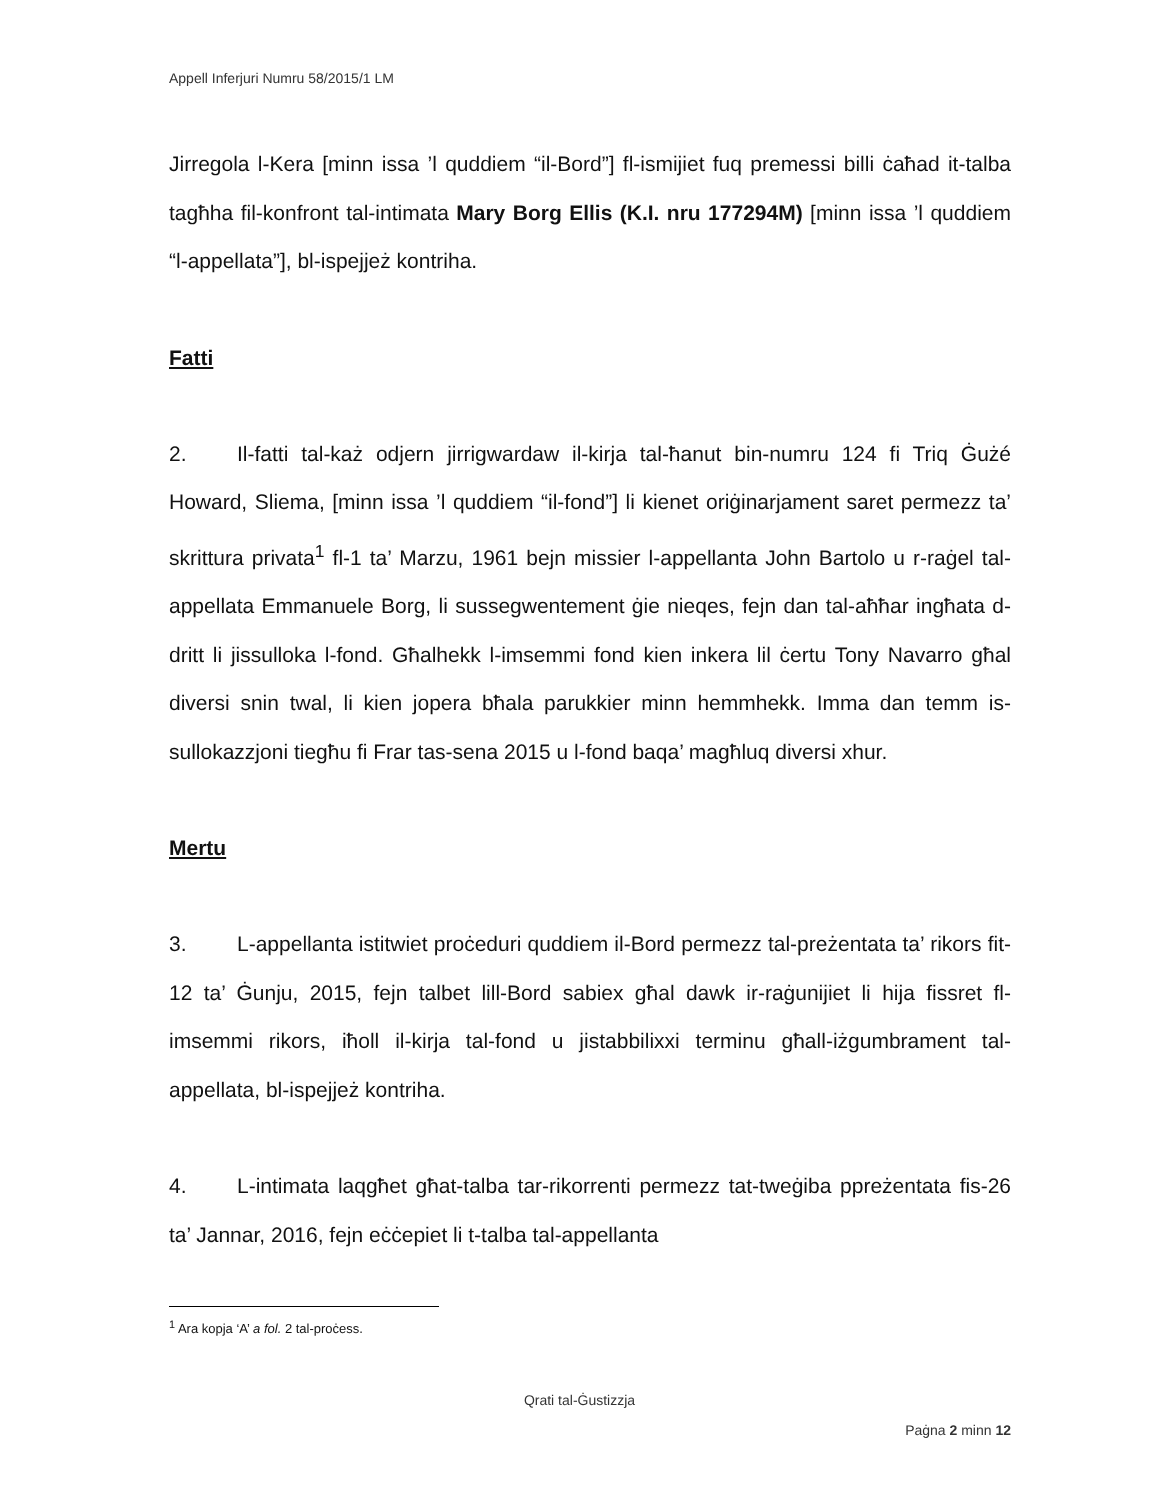Appell Inferjuri Numru 58/2015/1 LM
Jirregola l-Kera [minn issa ’l quddiem “il-Bord”] fl-ismijiet fuq premessi billi ċaħad it-talba tagħha fil-konfront tal-intimata Mary Borg Ellis (K.I. nru 177294M) [minn issa ’l quddiem “l-appellata”], bl-ispejjeż kontriha.
Fatti
2. Il-fatti tal-każ odjern jirrigwardaw il-kirja tal-ħanut bin-numru 124 fi Triq Ġużé Howard, Sliema, [minn issa ’l quddiem “il-fond”] li kienet oriġinarjament saret permezz ta’ skrittura privata<sup>1</sup> fl-1 ta’ Marzu, 1961 bejn missier l-appellanta John Bartolo u r-raġel tal-appellata Emmanuele Borg, li sussegwentement ġie nieqes, fejn dan tal-aħħar ingħata d-dritt li jissulloka l-fond. Għalhekk l-imsemmi fond kien inkera lil ċertu Tony Navarro għal diversi snin twal, li kien jopera bħala parukkier minn hemmhekk. Imma dan temm is-sullokazzjoni tiegħu fi Frar tas-sena 2015 u l-fond baqa’ magħluq diversi xhur.
Mertu
3. L-appellanta istitwiet proċeduri quddiem il-Bord permezz tal-preżentata ta’ rikors fit-12 ta’ Ġunju, 2015, fejn talbet lill-Bord sabiex għal dawk ir-raġunijiet li hija fissret fl-imsemmi rikors, iħoll il-kirja tal-fond u jistabbilixxi terminu għall-iżgumbrament tal-appellata, bl-ispejjeż kontriha.
4. L-intimata laqgħet għat-talba tar-rikorrenti permezz tat-tweġiba ppreżentata fis-26 ta’ Jannar, 2016, fejn eċċepiet li t-talba tal-appellanta
<sup>1</sup> Ara kopja ‘A’ a fol. 2 tal-proċess.
Qrati tal-Ġustizzja
Paġna 2 minn 12